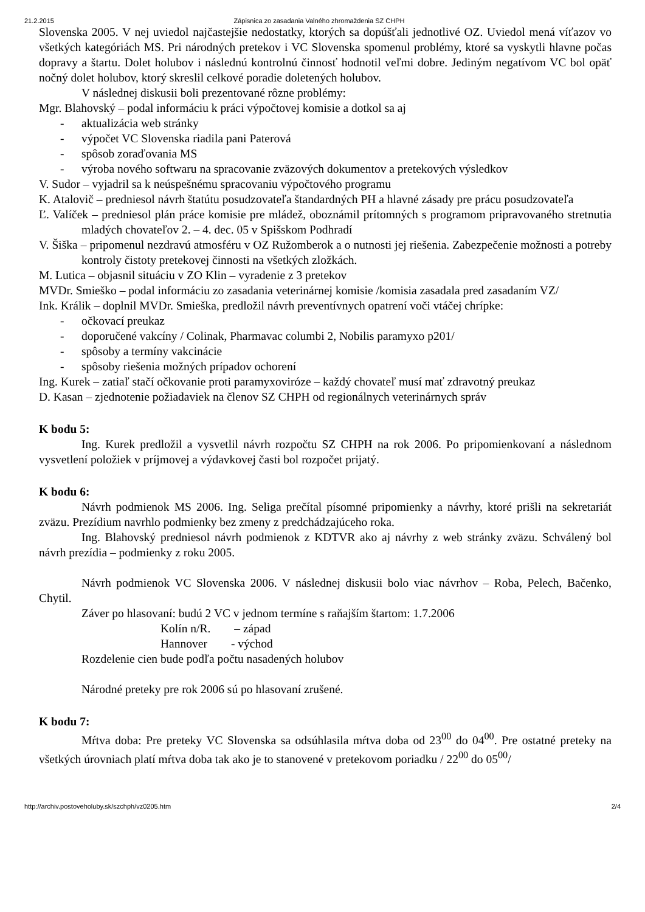21.2.2015 Zápisnica zo zasadania Valného zhromaždenia SZ CHPH
Slovenska 2005. V nej uviedol najčastejšie nedostatky, ktorých sa dopúšťali jednotlivé OZ. Uviedol mená víťazov vo všetkých kategóriách MS. Pri národných pretekov i VC Slovenska spomenul problémy, ktoré sa vyskytli hlavne počas dopravy a štartu. Dolet holubov i následnú kontrolnú činnosť hodnotil veľmi dobre. Jediným negatívom VC bol opäť nočný dolet holubov, ktorý skreslil celkové poradie doletených holubov.
V následnej diskusii boli prezentované rôzne problémy:
Mgr. Blahovský – podal informáciu k práci výpočtovej komisie a dotkol sa aj
- aktualizácia web stránky
- výpočet VC Slovenska riadila pani Paterová
- spôsob zoraďovania MS
- výroba nového softwaru na spracovanie zväzových dokumentov a pretekových výsledkov
V. Sudor – vyjadril sa k neúspešnému spracovaniu výpočtového programu
K. Atalovič – predniesol návrh štatútu posudzovateľa štandardných PH a hlavné zásady pre prácu posudzovateľa
Ľ. Valíček – predniesol plán práce komisie pre mládež, oboznámil prítomných s programom pripravovaného stretnutia mladých chovateľov 2. – 4. dec. 05 v Spišskom Podhradí
V. Šiška – pripomenul nezdravú atmosféru v OZ Ružomberok a o nutnosti jej riešenia. Zabezpečenie možnosti a potreby kontroly čistoty pretekovej činnosti na všetkých zložkách.
M. Lutica – objasnil situáciu v ZO Klin – vyradenie z 3 pretekov
MVDr. Smieško – podal informáciu zo zasadania veterinárnej komisie /komisia zasadala pred zasadaním VZ/
Ink. Králik – doplnil MVDr. Smieška, predložil návrh preventívnych opatrení voči vtáčej chrípke:
- očkovací preukaz
- doporučené vakcíny / Colinak, Pharmavac columbi 2, Nobilis paramyxo p201/
- spôsoby a termíny vakcinácie
- spôsoby riešenia možných prípadov ochorení
Ing. Kurek – zatiaľ stačí očkovanie proti paramyxoviróze – každý chovateľ musí mať zdravotný preukaz
D. Kasan – zjednotenie požiadaviek na členov SZ CHPH od regionálnych veterinárnych správ
K bodu 5:
Ing. Kurek predložil a vysvetlil návrh rozpočtu SZ CHPH na rok 2006. Po pripomienkovaní a následnom vysvetlení položiek v príjmovej a výdavkovej časti bol rozpočet prijatý.
K bodu 6:
Návrh podmienok MS 2006. Ing. Seliga prečítal písomné pripomienky a návrhy, ktoré prišli na sekretariát zväzu. Prezídium navrhlo podmienky bez zmeny z predchádzajúceho roka.
Ing. Blahovský predniesol návrh podmienok z KDTVR ako aj návrhy z web stránky zväzu. Schválený bol návrh prezídia – podmienky z roku 2005.
Návrh podmienok VC Slovenska 2006. V následnej diskusii bolo viac návrhov – Roba, Pelech, Bačenko, Chytil.
Záver po hlasovaní: budú 2 VC v jednom termíne s raňajším štartom: 1.7.2006
Kolín n/R. – západ
Hannover - východ
Rozdelenie cien bude podľa počtu nasadených holubov
Národné preteky pre rok 2006 sú po hlasovaní zrušené.
K bodu 7:
Mŕtva doba: Pre preteky VC Slovenska sa odsúhlasila mŕtva doba od 23<sup>00</sup> do 04<sup>00</sup>. Pre ostatné preteky na všetkých úrovniach platí mŕtva doba tak ako je to stanovené v pretekovom poriadku / 22<sup>00</sup> do 05<sup>00</sup>/
http://archiv.postoveholuby.sk/szchph/vz0205.htm 2/4